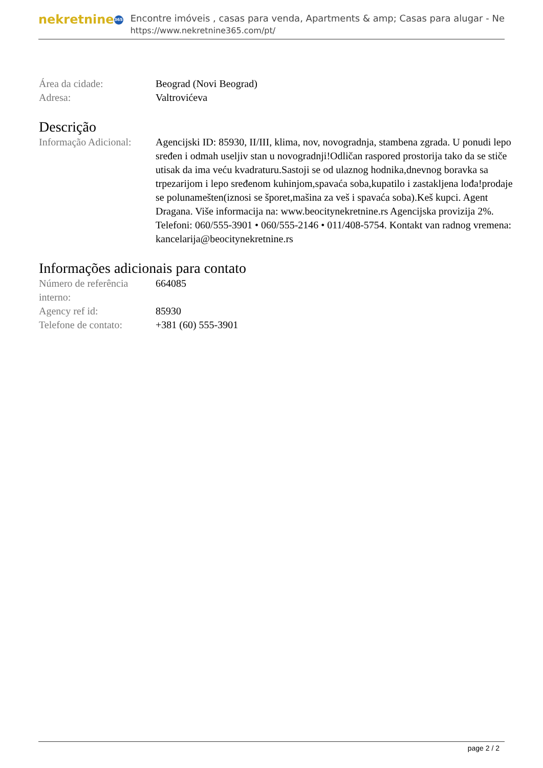nekretnine 365
Encontre imóveis , casas para venda, Apartments & amp; Casas para alugar - Ne
https://www.nekretnine365.com/pt/
| Área da cidade: | Beograd (Novi Beograd) |
| Adresa: | Valtrovićeva |
Descrição
| Informação Adicional: | Agencijski ID: 85930, II/III, klima, nov, novogradnja, stambena zgrada. U ponudi lepo sređen i odmah useljiv stan u novogradnji!Odličan raspored prostorija tako da se stiče utisak da ima veću kvadraturu.Sastoji se od ulaznog hodnika,dnevnog boravka sa trpezarijom i lepo sređenom kuhinjom,spavaća soba,kupatilo i zastakljena lođa!prodaje se polunamešten(iznosi se šporet,mašina za veš i spavaća soba).Keš kupci. Agent Dragana. Više informacija na: www.beocitynekretnine.rs Agencijska provizija 2%. Telefoni: 060/555-3901 • 060/555-2146 • 011/408-5754. Kontakt van radnog vremena: kancelarija@beocitynekretnine.rs |
Informações adicionais para contato
| Número de referência interno: | 664085 |
| Agency ref id: | 85930 |
| Telefone de contato: | +381 (60) 555-3901 |
page 2 / 2